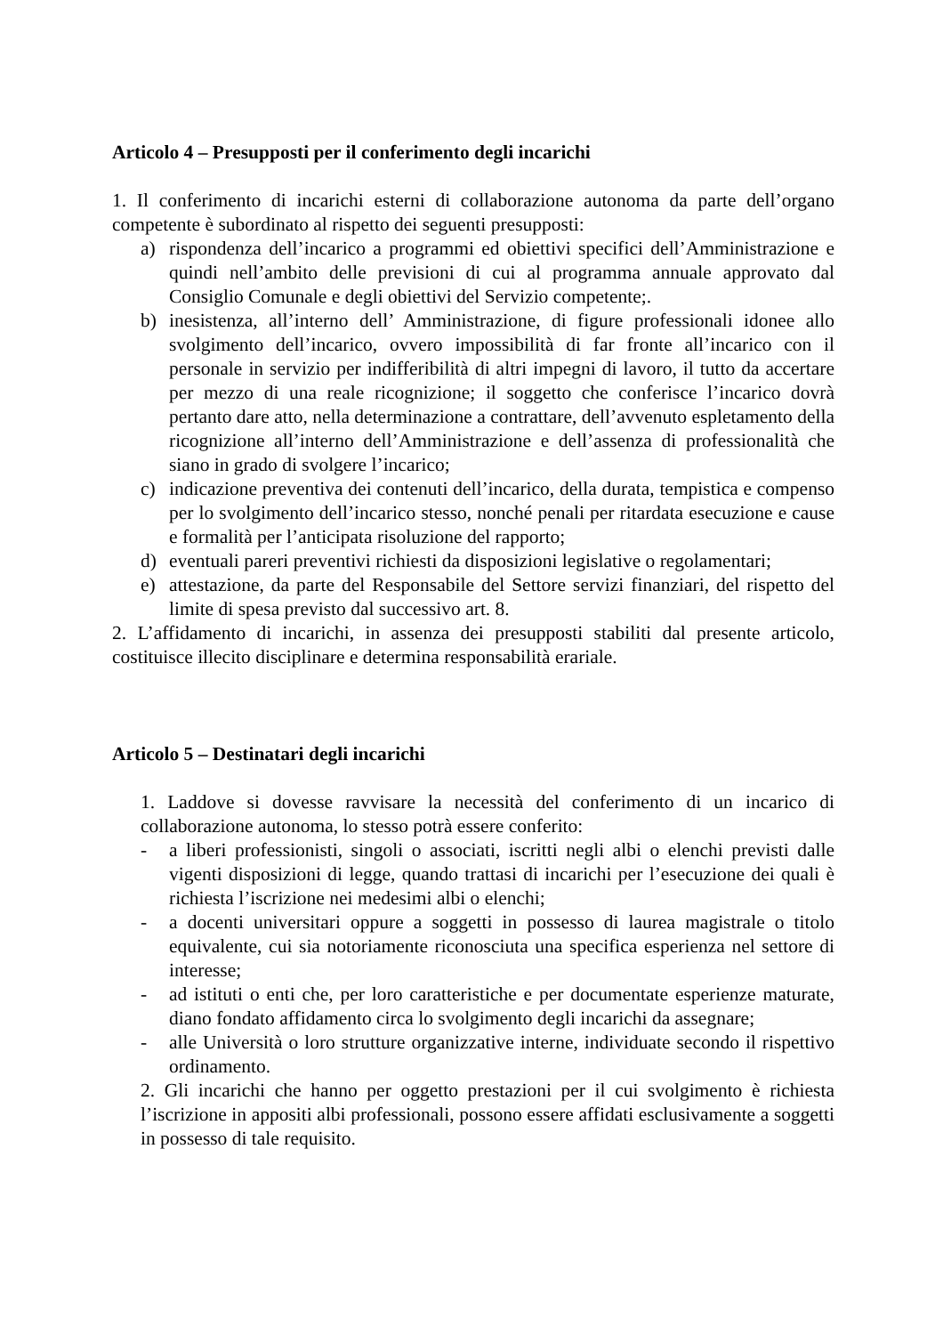Articolo 4 – Presupposti per il conferimento degli incarichi
1. Il conferimento di incarichi esterni di collaborazione autonoma da parte dell’organo competente è subordinato al rispetto dei seguenti presupposti:
a) rispondenza dell’incarico a programmi ed obiettivi specifici dell’Amministrazione e quindi nell’ambito delle previsioni di cui al programma annuale approvato dal Consiglio Comunale e degli obiettivi del Servizio competente;.
b) inesistenza, all’interno dell’ Amministrazione, di figure professionali idonee allo svolgimento dell’incarico, ovvero impossibilità di far fronte all’incarico con il personale in servizio per indifferibilità di altri impegni di lavoro, il tutto da accertare per mezzo di una reale ricognizione; il soggetto che conferisce l’incarico dovrà pertanto dare atto, nella determinazione a contrattare, dell’avvenuto espletamento della ricognizione all’interno dell’Amministrazione e dell’assenza di professionalità che siano in grado di svolgere l’incarico;
c) indicazione preventiva dei contenuti dell’incarico, della durata, tempistica e compenso per lo svolgimento dell’incarico stesso, nonché penali per ritardata esecuzione e cause e formalità per l’anticipata risoluzione del rapporto;
d) eventuali pareri preventivi richiesti da disposizioni legislative o regolamentari;
e) attestazione, da parte del Responsabile del Settore servizi finanziari, del rispetto del limite di spesa previsto dal successivo art. 8.
2. L’affidamento di incarichi, in assenza dei presupposti stabiliti dal presente articolo, costituisce illecito disciplinare e determina responsabilità erariale.
Articolo 5 – Destinatari degli incarichi
1. Laddove si dovesse ravvisare la necessità del conferimento di un incarico di collaborazione autonoma, lo stesso potrà essere conferito:
- a liberi professionisti, singoli o associati, iscritti negli albi o elenchi previsti dalle vigenti disposizioni di legge, quando trattasi di incarichi per l’esecuzione dei quali è richiesta l’iscrizione nei medesimi albi o elenchi;
- a docenti universitari oppure a soggetti in possesso di laurea magistrale o titolo equivalente, cui sia notoriamente riconosciuta una specifica esperienza nel settore di interesse;
- ad istituti o enti che, per loro caratteristiche e per documentate esperienze maturate, diano fondato affidamento circa lo svolgimento degli incarichi da assegnare;
- alle Università o loro strutture organizzative interne, individuate secondo il rispettivo ordinamento.
2. Gli incarichi che hanno per oggetto prestazioni per il cui svolgimento è richiesta l’iscrizione in appositi albi professionali, possono essere affidati esclusivamente a soggetti in possesso di tale requisito.